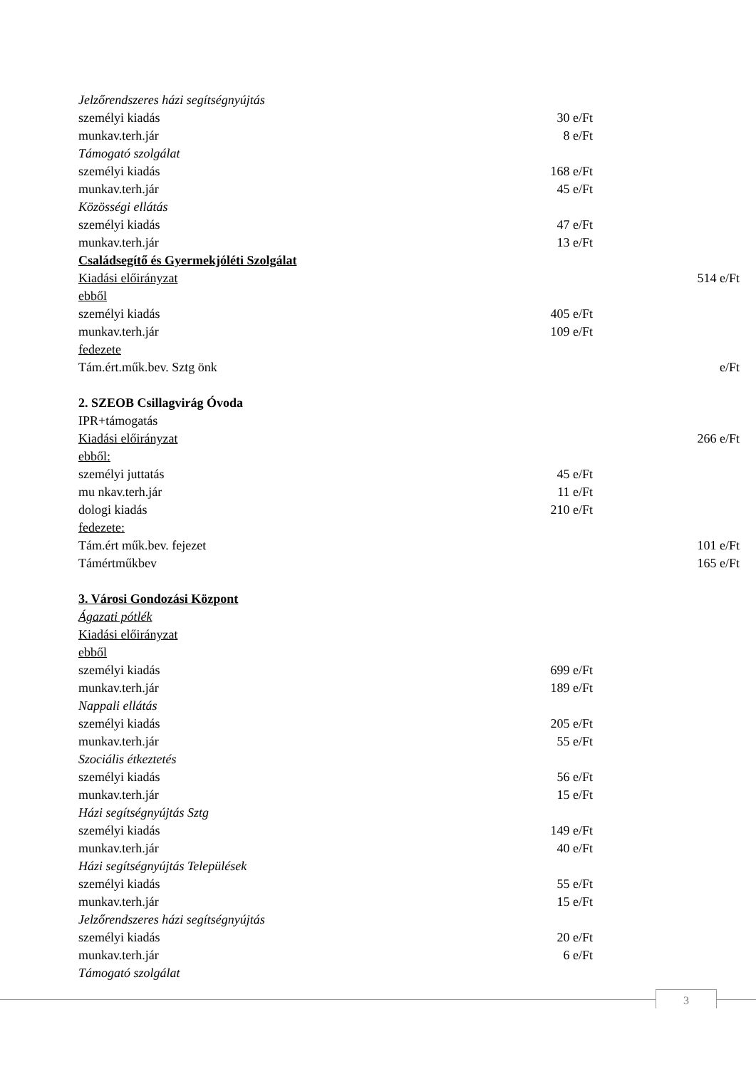| Jelzőrendszeres házi segítségnyújtás | | |
| személyi kiadás | 30 e/Ft | |
| munkav.terh.jár | 8 e/Ft | |
| Támogató szolgálat | | |
| személyi kiadás | 168 e/Ft | |
| munkav.terh.jár | 45 e/Ft | |
| Közösségi ellátás | | |
| személyi kiadás | 47 e/Ft | |
| munkav.terh.jár | 13 e/Ft | |
| Családsegítő és Gyermekjóléti Szolgálat | | |
| Kiadási előirányzat | | 514 e/Ft |
| ebből | | |
| személyi kiadás | 405 e/Ft | |
| munkav.terh.jár | 109 e/Ft | |
| fedezete | | |
| Tám.ért.műk.bev. Sztg önk | | e/Ft |
| 2. SZEOB Csillagvirág Óvoda | | |
| IPR+támogatás | | |
| Kiadási előirányzat | | 266 e/Ft |
| ebből: | | |
| személyi juttatás | 45 e/Ft | |
| mu nkav.terh.jár | 11 e/Ft | |
| dologi kiadás | 210 e/Ft | |
| fedezete: | | |
| Tám.ért műk.bev. fejezet | | 101 e/Ft |
| Támértműkbev | | 165 e/Ft |
| 3. Városi Gondozási Központ | | |
| Ágazati pótlék | | |
| Kiadási előirányzat | | |
| ebből | | |
| személyi kiadás | 699 e/Ft | |
| munkav.terh.jár | 189 e/Ft | |
| Nappali ellátás | | |
| személyi kiadás | 205 e/Ft | |
| munkav.terh.jár | 55 e/Ft | |
| Szociális étkeztetés | | |
| személyi kiadás | 56 e/Ft | |
| munkav.terh.jár | 15 e/Ft | |
| Házi segítségnyújtás Sztg | | |
| személyi kiadás | 149 e/Ft | |
| munkav.terh.jár | 40 e/Ft | |
| Házi segítségnyújtás Települések | | |
| személyi kiadás | 55 e/Ft | |
| munkav.terh.jár | 15 e/Ft | |
| Jelzőrendszeres házi segítségnyújtás | | |
| személyi kiadás | 20 e/Ft | |
| munkav.terh.jár | 6 e/Ft | |
| Támogató szolgálat | | |
3